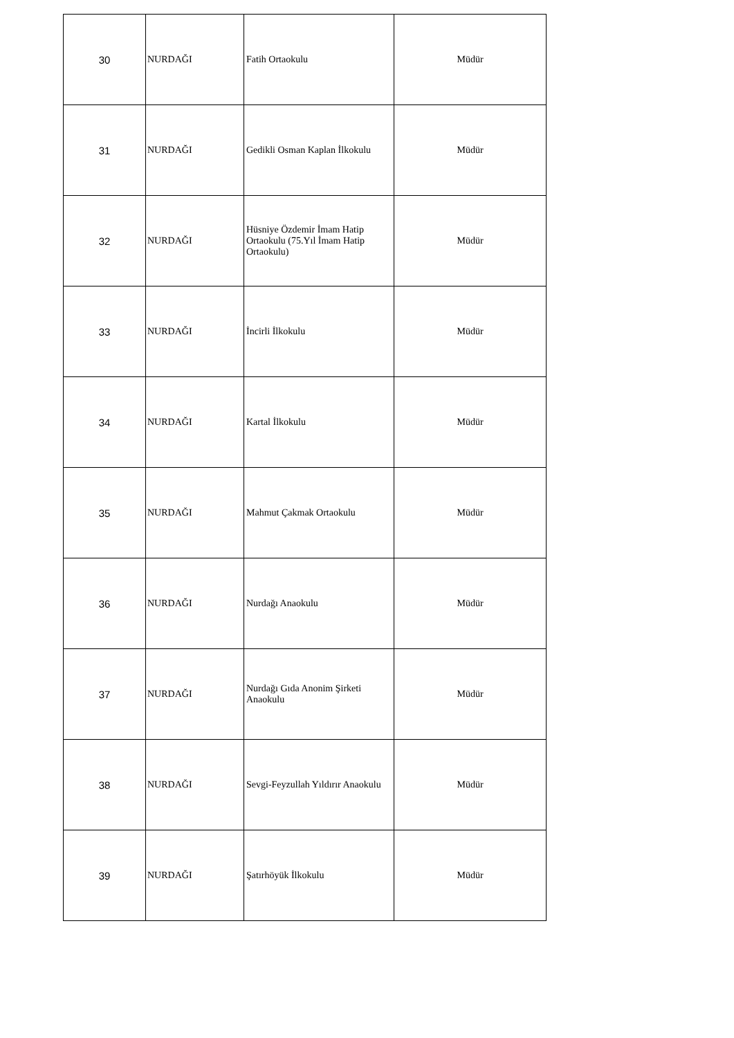| 30 | NURDAĞI | Fatih Ortaokulu | Müdür |
| 31 | NURDAĞI | Gedikli Osman Kaplan İlkokulu | Müdür |
| 32 | NURDAĞI | Hüsniye Özdemir İmam Hatip Ortaokulu (75.Yıl İmam Hatip Ortaokulu) | Müdür |
| 33 | NURDAĞI | İncirli İlkokulu | Müdür |
| 34 | NURDAĞI | Kartal İlkokulu | Müdür |
| 35 | NURDAĞI | Mahmut Çakmak Ortaokulu | Müdür |
| 36 | NURDAĞI | Nurdağı Anaokulu | Müdür |
| 37 | NURDAĞI | Nurdağı Gıda Anonim Şirketi Anaokulu | Müdür |
| 38 | NURDAĞI | Sevgi-Feyzullah Yıldırır Anaokulu | Müdür |
| 39 | NURDAĞI | Şatırhöyük İlkokulu | Müdür |